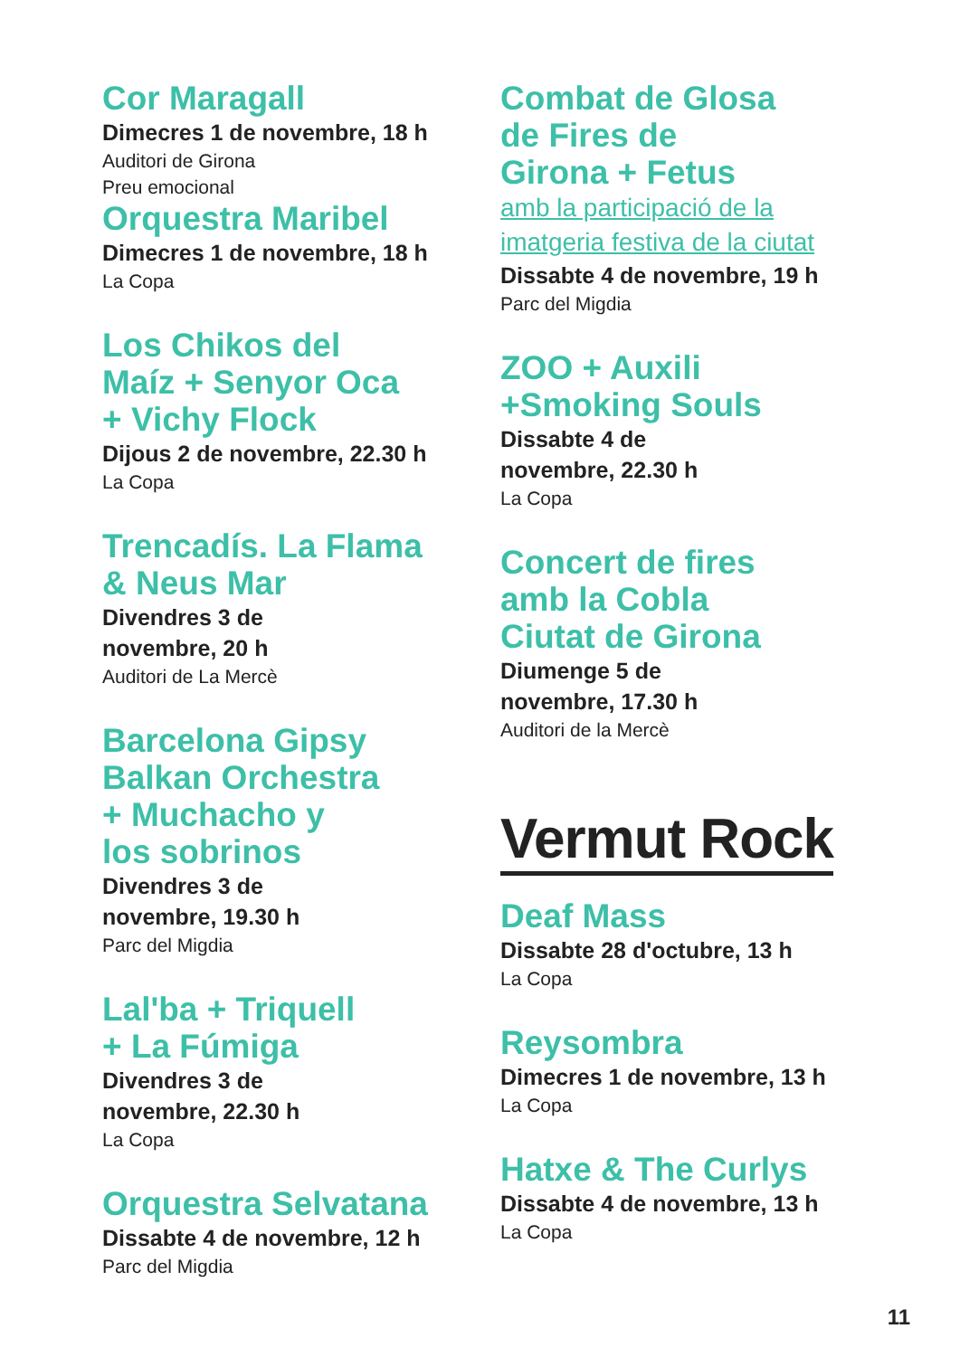Cor Maragall
Dimecres 1 de novembre, 18 h
Auditori de Girona
Preu emocional
Orquestra Maribel
Dimecres 1 de novembre, 18 h
La Copa
Los Chikos del
Maíz + Senyor Oca
+ Vichy Flock
Dijous 2 de novembre, 22.30 h
La Copa
Trencadís. La Flama
& Neus Mar
Divendres 3 de
novembre, 20 h
Auditori de La Mercè
Barcelona Gipsy
Balkan Orchestra
+ Muchacho y
los sobrinos
Divendres 3 de
novembre, 19.30 h
Parc del Migdia
Lal'ba + Triquell
+ La Fúmiga
Divendres 3 de
novembre, 22.30 h
La Copa
Orquestra Selvatana
Dissabte 4 de novembre, 12 h
Parc del Migdia
Combat de Glosa
de Fires de
Girona + Fetus
amb la participació de la
imatgeria festiva de la ciutat
Dissabte 4 de novembre, 19 h
Parc del Migdia
ZOO + Auxili
+Smoking Souls
Dissabte 4 de
novembre, 22.30 h
La Copa
Concert de fires
amb la Cobla
Ciutat de Girona
Diumenge 5 de
novembre, 17.30 h
Auditori de la Mercè
Vermut Rock
Deaf Mass
Dissabte 28 d'octubre, 13 h
La Copa
Reysombra
Dimecres 1 de novembre, 13 h
La Copa
Hatxe & The Curlys
Dissabte 4 de novembre, 13 h
La Copa
11